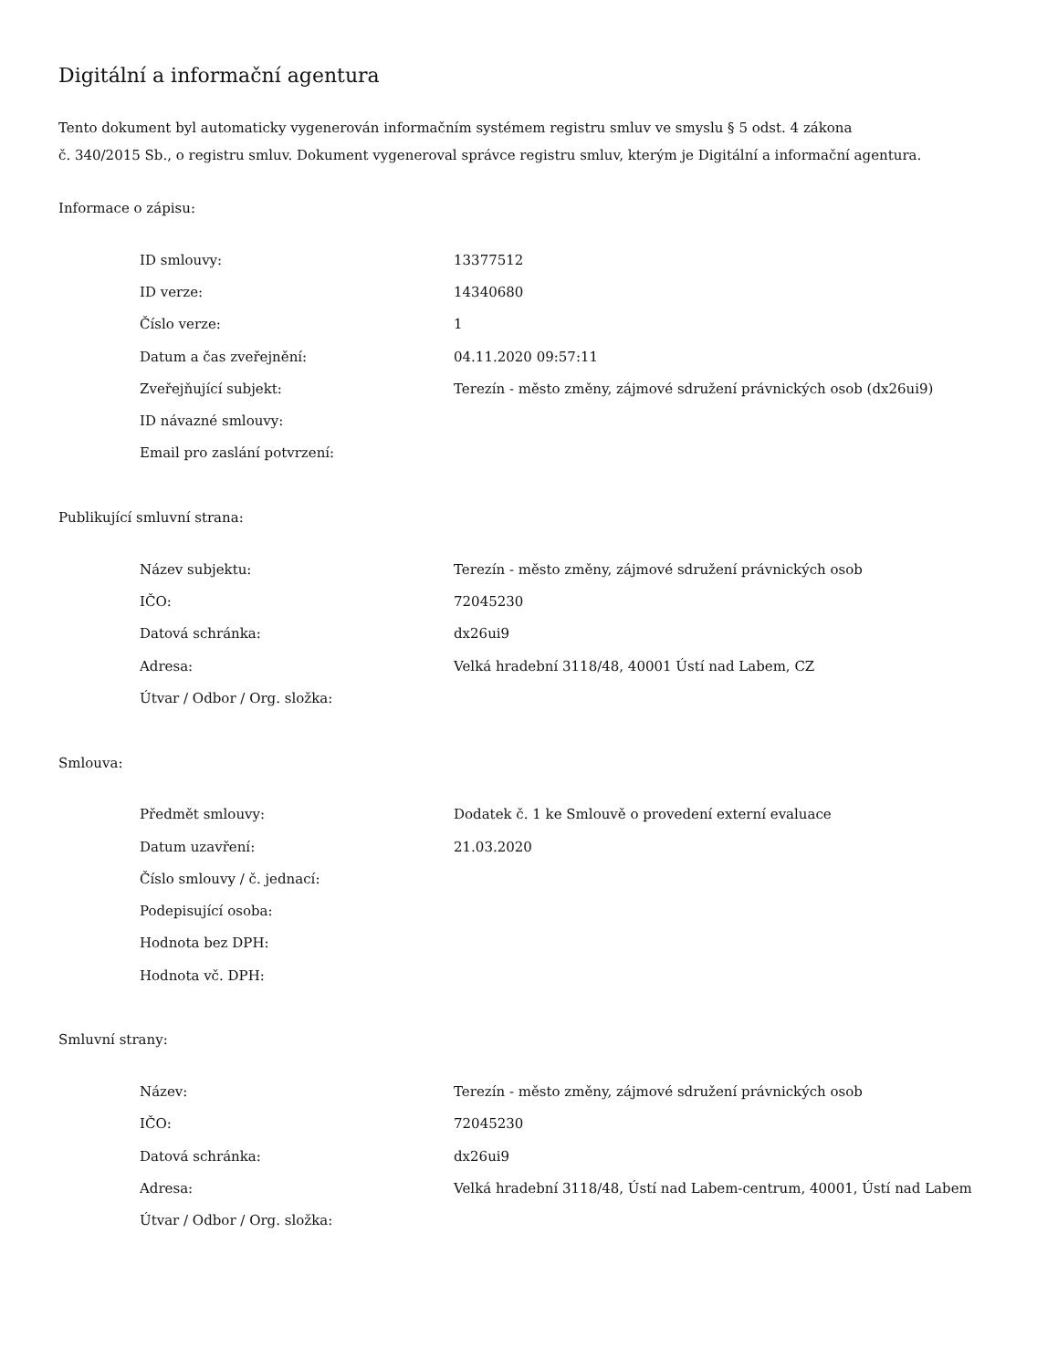Digitální a informační agentura
Tento dokument byl automaticky vygenerován informačním systémem registru smluv ve smyslu § 5 odst. 4 zákona
č. 340/2015 Sb., o registru smluv. Dokument vygeneroval správce registru smluv, kterým je Digitální a informační agentura.
Informace o zápisu:
| ID smlouvy: | 13377512 |
| ID verze: | 14340680 |
| Číslo verze: | 1 |
| Datum a čas zveřejnění: | 04.11.2020 09:57:11 |
| Zveřejňující subjekt: | Terezín - město změny, zájmové sdružení právnických osob (dx26ui9) |
| ID návazné smlouvy: | |
| Email pro zaslání potvrzení: | |
Publikující smluvní strana:
| Název subjektu: | Terezín - město změny, zájmové sdružení právnických osob |
| IČO: | 72045230 |
| Datová schránka: | dx26ui9 |
| Adresa: | Velká hradební 3118/48, 40001 Ústí nad Labem, CZ |
| Útvar / Odbor / Org. složka: | |
Smlouva:
| Předmět smlouvy: | Dodatek č. 1 ke Smlouvě o provedení externí evaluace |
| Datum uzavření: | 21.03.2020 |
| Číslo smlouvy / č. jednací: | |
| Podepisující osoba: | |
| Hodnota bez DPH: | |
| Hodnota vč. DPH: | |
Smluvní strany:
| Název: | Terezín - město změny, zájmové sdružení právnických osob |
| IČO: | 72045230 |
| Datová schránka: | dx26ui9 |
| Adresa: | Velká hradební 3118/48, Ústí nad Labem-centrum, 40001, Ústí nad Labem |
| Útvar / Odbor / Org. složka: | |